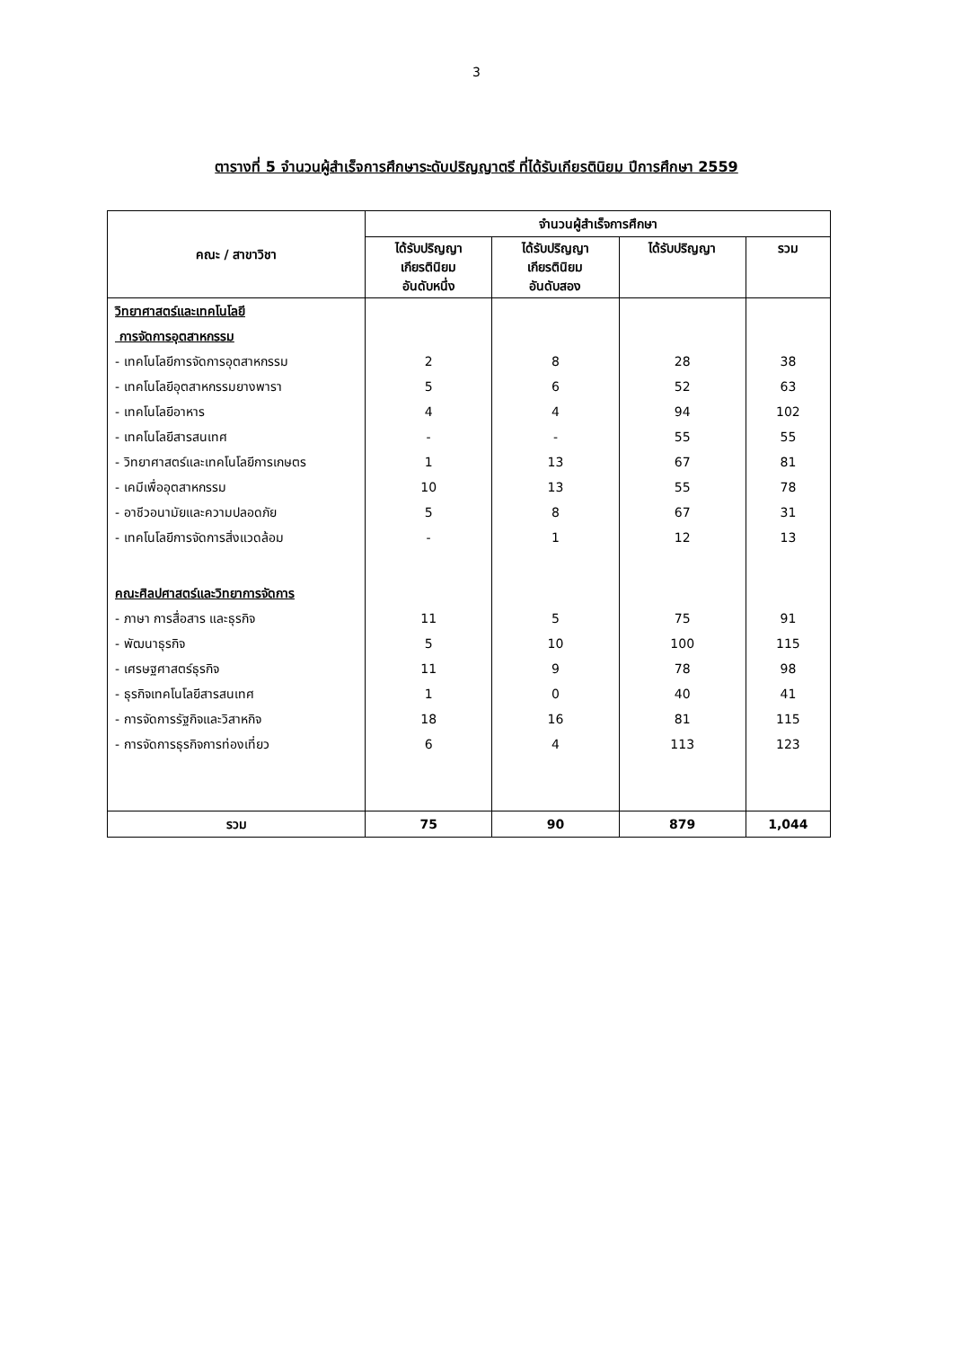3
ตารางที่ 5 จำนวนผู้สำเร็จการศึกษาระดับปริญญาตรี ที่ได้รับเกียรตินิยม ปีการศึกษา 2559
| คณะ / สาขาวิชา | จำนวนผู้สำเร็จการศึกษา | | | |
| --- | --- | --- | --- | --- |
| | ได้รับปริญญา เกียรตินิยม อันดับหนึ่ง | ได้รับปริญญา เกียรตินิยม อันดับสอง | ได้รับปริญญา | รวม |
| วิทยาศาสตร์และเทคโนโลยี | | | | |
| การจัดการอุตสาหกรรม | | | | |
| - เทคโนโลยีการจัดการอุตสาหกรรม | 2 | 8 | 28 | 38 |
| - เทคโนโลยีอุตสาหกรรมยางพารา | 5 | 6 | 52 | 63 |
| - เทคโนโลยีอาหาร | 4 | 4 | 94 | 102 |
| - เทคโนโลยีสารสนเทศ | - | - | 55 | 55 |
| - วิทยาศาสตร์และเทคโนโลยีการเกษตร | 1 | 13 | 67 | 81 |
| - เคมีเพื่ออุตสาหกรรม | 10 | 13 | 55 | 78 |
| - อาชีวอนามัยและความปลอดภัย | 5 | 8 | 67 | 31 |
| - เทคโนโลยีการจัดการสิ่งแวดล้อม | - | 1 | 12 | 13 |
| คณะศิลปศาสตร์และวิทยาการจัดการ | | | | |
| - ภาษา การสื่อสาร และธุรกิจ | 11 | 5 | 75 | 91 |
| - พัฒนาธุรกิจ | 5 | 10 | 100 | 115 |
| - เศรษฐศาสตร์ธุรกิจ | 11 | 9 | 78 | 98 |
| - ธุรกิจเทคโนโลยีสารสนเทศ | 1 | 0 | 40 | 41 |
| - การจัดการรัฐกิจและวิสาหกิจ | 18 | 16 | 81 | 115 |
| - การจัดการธุรกิจการท่องเที่ยว | 6 | 4 | 113 | 123 |
| รวม | 75 | 90 | 879 | 1,044 |